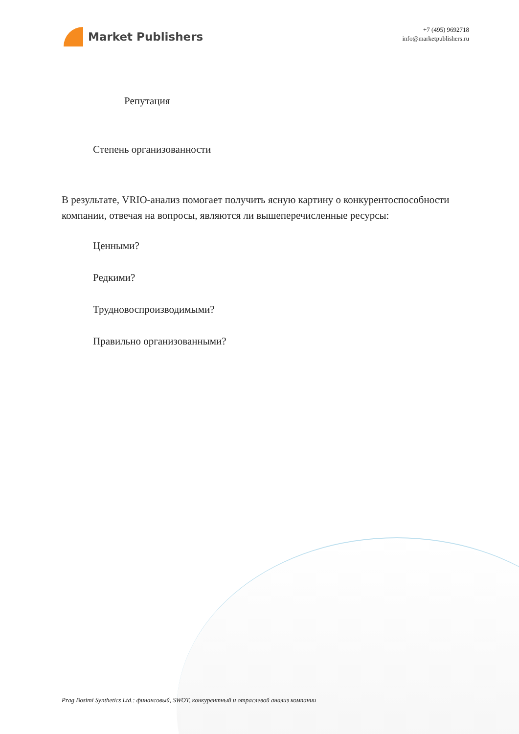Market Publishers
+7 (495) 9692718
info@marketpublishers.ru
Репутация
Степень организованности
В результате, VRIO-анализ помогает получить ясную картину о конкурентоспособности компании, отвечая на вопросы, являются ли вышеперечисленные ресурсы:
Ценными?
Редкими?
Трудновоспроизводимыми?
Правильно организованными?
Prag Bosimi Synthetics Ltd.: финансовый, SWOT, конкурентный и отраслевой анализ компании